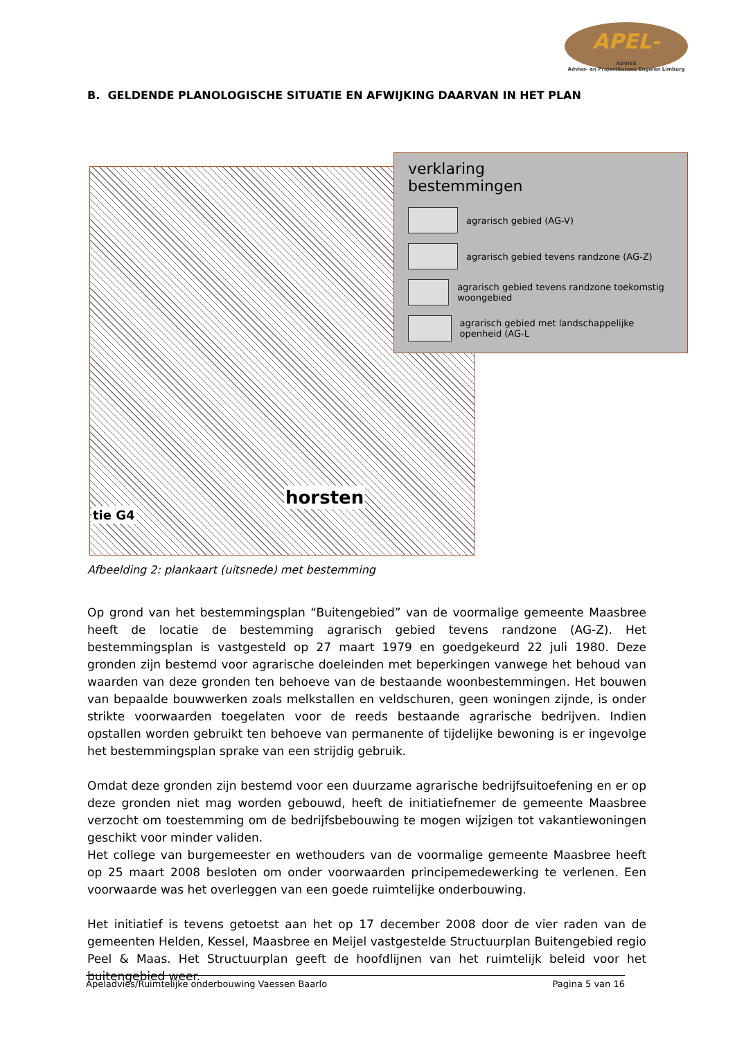APEL-
ADVIES
Advies- en Projectbureau Engelen Limburg
B. GELDENDE PLANOLOGISCHE SITUATIE EN AFWIJKING DAARVAN IN HET PLAN
horsten
tie G4
verklaring
bestemmingen
agrarisch gebied (AG-V)
agrarisch gebied tevens randzone (AG-Z)
agrarisch gebied tevens randzone toekomstig woongebied
agrarisch gebied met landschappelijke openheid (AG-L
Afbeelding 2: plankaart (uitsnede) met bestemming
Op grond van het bestemmingsplan “Buitengebied” van de voormalige gemeente Maasbree heeft de locatie de bestemming agrarisch gebied tevens randzone (AG-Z). Het bestemmingsplan is vastgesteld op 27 maart 1979 en goedgekeurd 22 juli 1980. Deze gronden zijn bestemd voor agrarische doeleinden met beperkingen vanwege het behoud van waarden van deze gronden ten behoeve van de bestaande woonbestemmingen. Het bouwen van bepaalde bouwwerken zoals melkstallen en veldschuren, geen woningen zijnde, is onder strikte voorwaarden toegelaten voor de reeds bestaande agrarische bedrijven. Indien opstallen worden gebruikt ten behoeve van permanente of tijdelijke bewoning is er ingevolge het bestemmingsplan sprake van een strijdig gebruik.
Omdat deze gronden zijn bestemd voor een duurzame agrarische bedrijfsuitoefening en er op deze gronden niet mag worden gebouwd, heeft de initiatiefnemer de gemeente Maasbree verzocht om toestemming om de bedrijfsbebouwing te mogen wijzigen tot vakantiewoningen geschikt voor minder validen.
Het college van burgemeester en wethouders van de voormalige gemeente Maasbree heeft op 25 maart 2008 besloten om onder voorwaarden principemedewerking te verlenen. Een voorwaarde was het overleggen van een goede ruimtelijke onderbouwing.
Het initiatief is tevens getoetst aan het op 17 december 2008 door de vier raden van de gemeenten Helden, Kessel, Maasbree en Meijel vastgestelde Structuurplan Buitengebied regio Peel & Maas. Het Structuurplan geeft de hoofdlijnen van het ruimtelijk beleid voor het buitengebied weer.
Apeladvies/Ruimtelijke onderbouwing Vaessen Baarlo Pagina 5 van 16